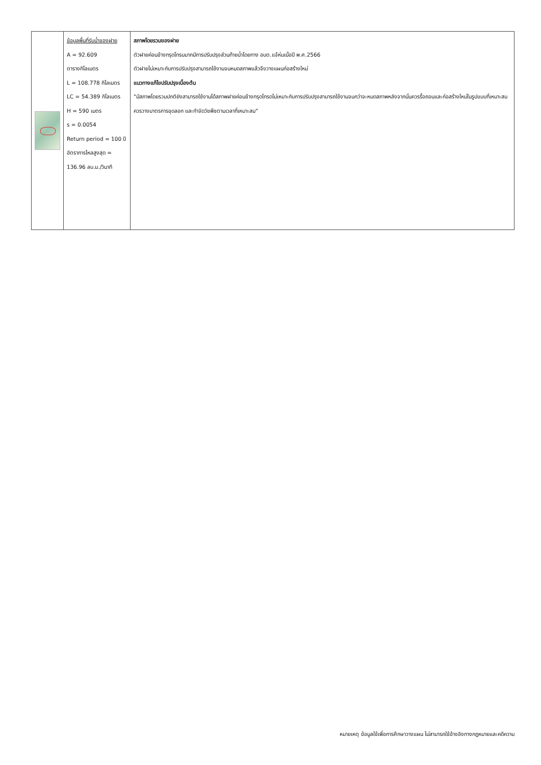| | ข้อมูลพื้นที่รับน้ำของฝาย A = 92.609 ตารางกิโลเมตร L = 108.778 กิโลเมตร LC = 54.389 กิโลเมตร H = 590 เมตร s = 0.0054 Return period = 100 ปี อัตราการไหลสูงสุด = 136.96 ลบ.ม./วินาที | สภาพโดยรวมของฝาย ตัวฝายค่อนข้างทรุดโทรมมากมีการปรับปรุงส่วนท้ายน้ำโดยทาง อบต.แจ้ห่มเมื่อปี พ.ศ.2566 ตัวฝายไม่เหมาะกับการปรับปรุงสามารถใช้งานจนหมดสภาพแล้วจึงวางแผนก่อสร้างใหม่ แนวทางแก้ไขปรับปรุงเบื้องต้น "มีสภาพโดยรวมปกติยังสามารถใช้งานได้สภาพฝายค่อนข้างทรุดโทรดไม่เหมาะกับการปรับปรุงสามารถใช้งานจนกว่าจะหมดสภาพหลังจากนั้นควรรื้อถอนและก่อสร้างใหม่ในรูปแบบที่เหมาะสม ควรวางมาตรการขุดลอก และกำจัดวัชพืชตามเวลาที่เหมาะสม" |
หมายเหตุ ข้อมูลใช้เพื่อการศึกษาวางแผน ไม่สามารถใช้อ้างอิงทางกฎหมายและคดีความ